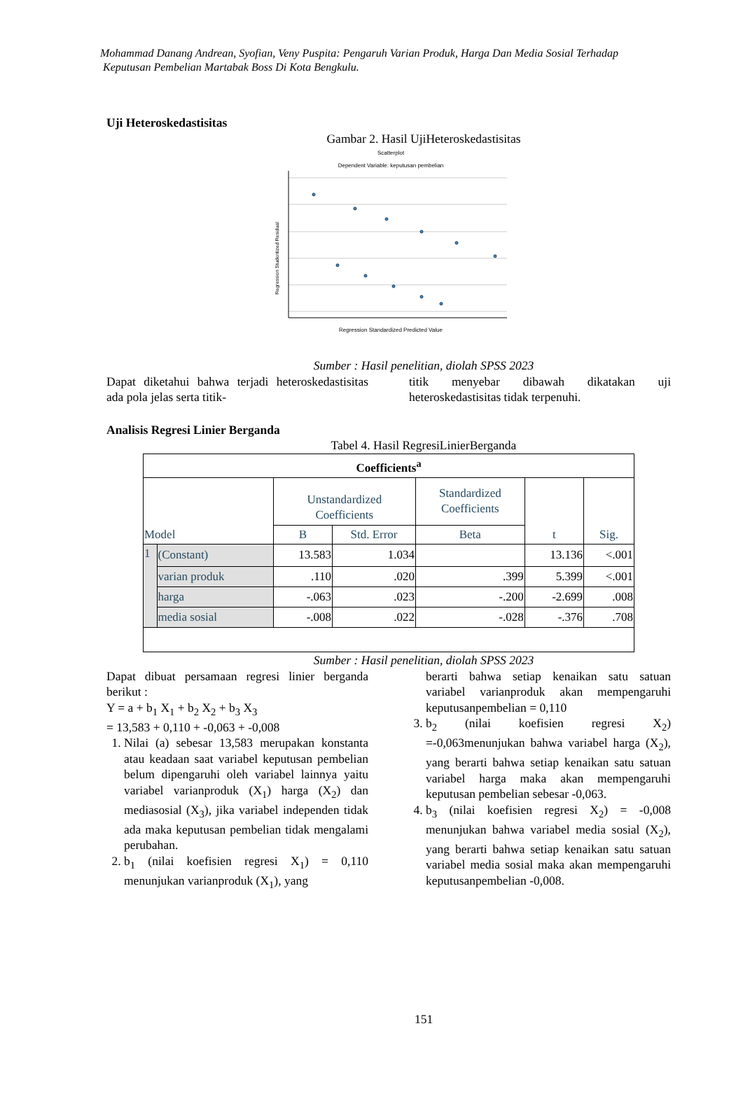Mohammad Danang Andrean, Syofian, Veny Puspita: Pengaruh Varian Produk, Harga Dan Media Sosial Terhadap
Keputusan Pembelian Martabak Boss Di Kota Bengkulu.
Uji Heteroskedastisitas
Gambar 2. Hasil UjiHeteroskedastisitas
Scatterplot
Dependent Variable: keputusan pembelian
Regression Studentized Residual
Regression Standardized Predicted Value
Sumber : Hasil penelitian, diolah SPSS 2023
Dapat diketahui bahwa terjadi heteroskedastisitas ada pola jelas serta titik-
titik menyebar dibawah dikatakan uji heteroskedastisitas tidak terpenuhi.
Analisis Regresi Linier Berganda
Tabel 4. Hasil RegresiLinierBerganda
| Coefficients<sup>a</sup> | | | | | | |
| --- | --- | --- | --- | --- | --- | --- |
| Model | | Unstandardized Coefficients | | Standardized Coefficients | t | Sig. |
| | | B | Std. Error | Beta | | |
| 1 | (Constant) | 13.583 | 1.034 | | 13.136 | <.001 |
| | varian produk | .110 | .020 | .399 | 5.399 | <.001 |
| | harga | -.063 | .023 | -.200 | -2.699 | .008 |
| | media sosial | -.008 | .022 | -.028 | -.376 | .708 |
Sumber : Hasil penelitian, diolah SPSS 2023
Dapat dibuat persamaan regresi linier berganda berikut :
Y = a + b<sub>1</sub> X<sub>1</sub> + b<sub>2</sub> X<sub>2</sub> + b<sub>3</sub> X<sub>3</sub>
= 13,583 + 0,110 + -0,063 + -0,008
1. Nilai (a) sebesar 13,583 merupakan konstanta atau keadaan saat variabel keputusan pembelian belum dipengaruhi oleh variabel lainnya yaitu variabel varianproduk (X<sub>1</sub>) harga (X<sub>2</sub>) dan mediasosial (X<sub>3</sub>), jika variabel independen tidak ada maka keputusan pembelian tidak mengalami perubahan.
2. b<sub>1</sub> (nilai koefisien regresi X<sub>1</sub>) = 0,110 menunjukan varianproduk (X<sub>1</sub>), yang
berarti bahwa setiap kenaikan satu satuan variabel varianproduk akan mempengaruhi keputusanpembelian = 0,110
3. b<sub>2</sub> (nilai koefisien regresi X<sub>2</sub>) =-0,063menunjukan bahwa variabel harga (X<sub>2</sub>), yang berarti bahwa setiap kenaikan satu satuan variabel harga maka akan mempengaruhi keputusan pembelian sebesar -0,063.
4. b<sub>3</sub> (nilai koefisien regresi X<sub>2</sub>) = -0,008 menunjukan bahwa variabel media sosial (X<sub>2</sub>), yang berarti bahwa setiap kenaikan satu satuan variabel media sosial maka akan mempengaruhi keputusanpembelian -0,008.
151